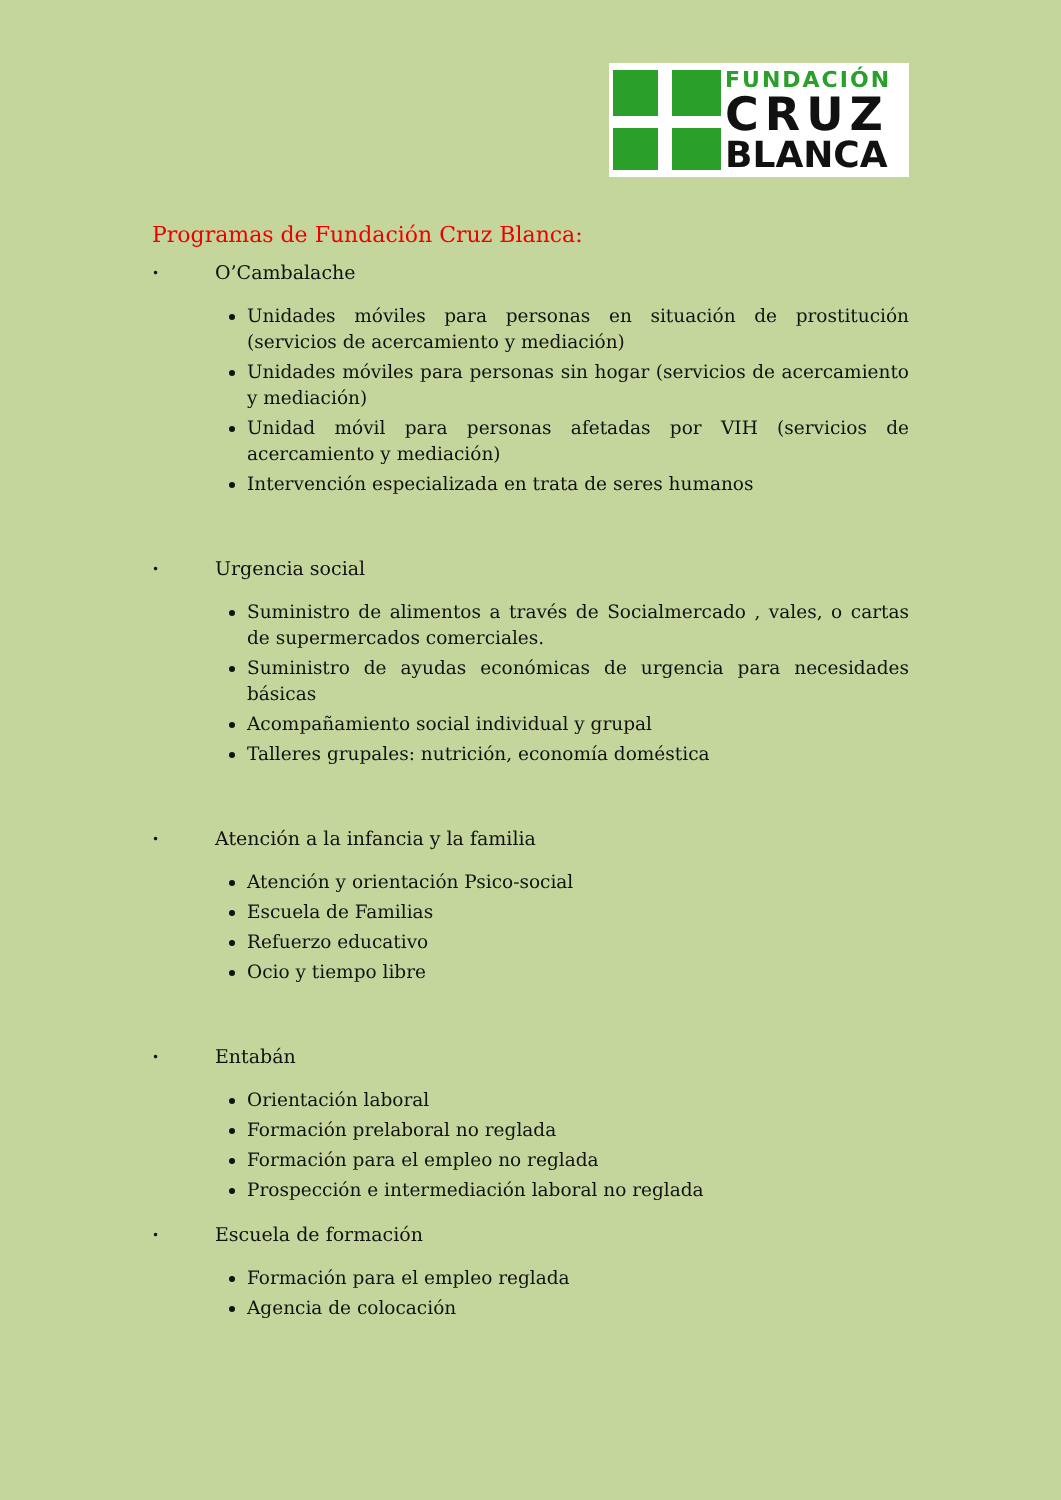FUNDACIÓN
CRUZ
BLANCA
Programas de Fundación Cruz Blanca:
• O’Cambalache
Unidades móviles para personas en situación de prostitución (servicios de acercamiento y mediación)
Unidades móviles para personas sin hogar (servicios de acercamiento y mediación)
Unidad móvil para personas afetadas por VIH (servicios de acercamiento y mediación)
Intervención especializada en trata de seres humanos
• Urgencia social
Suministro de alimentos a través de Socialmercado , vales, o cartas de supermercados comerciales.
Suministro de ayudas económicas de urgencia para necesidades básicas
Acompañamiento social individual y grupal
Talleres grupales: nutrición, economía doméstica
• Atención a la infancia y la familia
Atención y orientación Psico-social
Escuela de Familias
Refuerzo educativo
Ocio y tiempo libre
• Entabán
Orientación laboral
Formación prelaboral no reglada
Formación para el empleo no reglada
Prospección e intermediación laboral no reglada
• Escuela de formación
Formación para el empleo reglada
Agencia de colocación